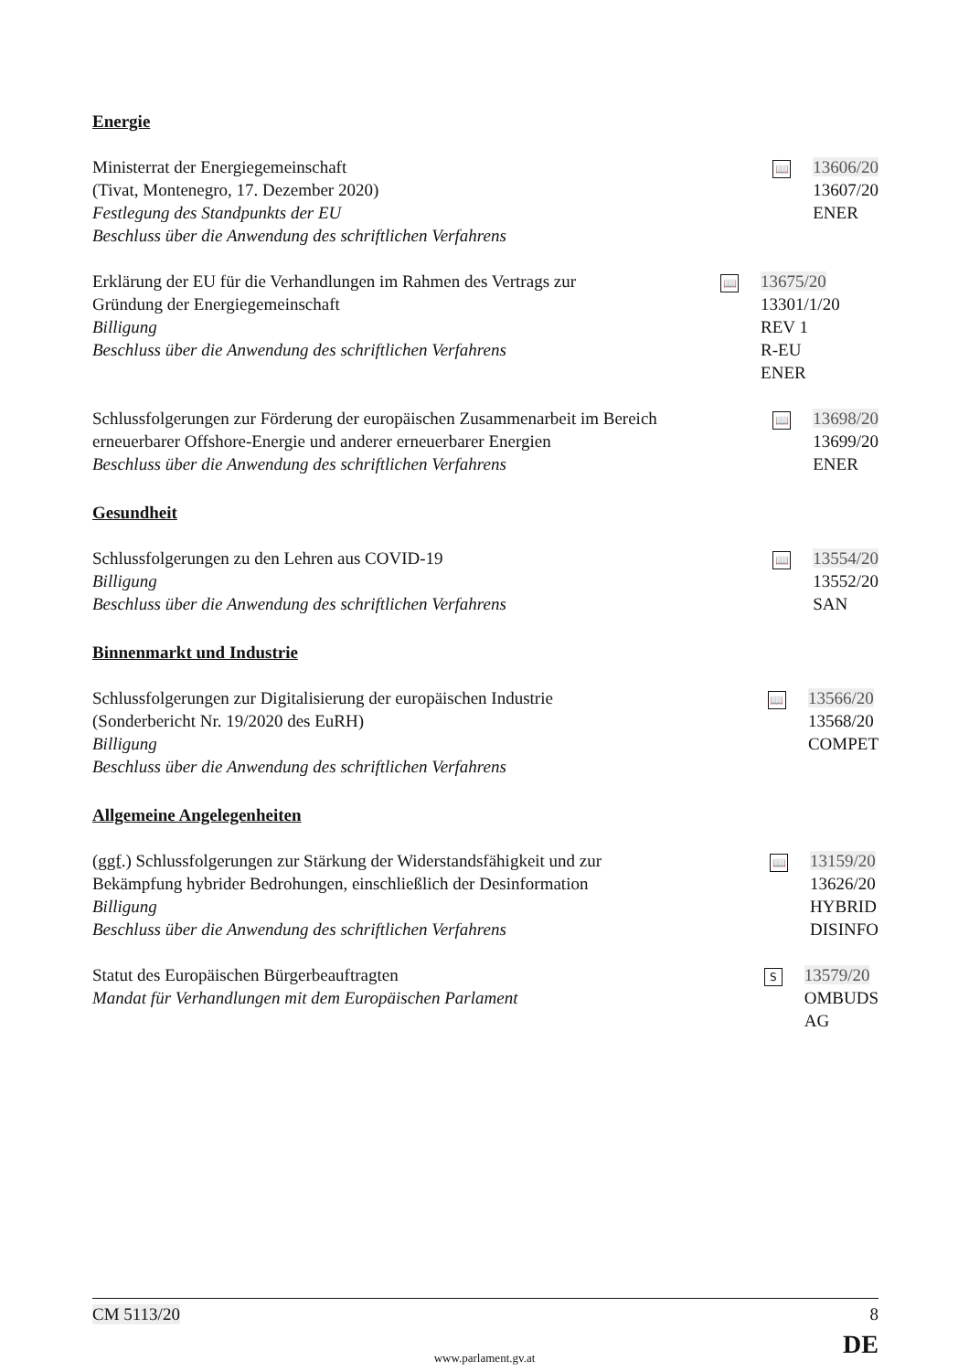Energie
Ministerrat der Energiegemeinschaft
(Tivat, Montenegro, 17. Dezember 2020)
Festlegung des Standpunkts der EU
Beschluss über die Anwendung des schriftlichen Verfahrens
📖
13606/20
13607/20
ENER
Erklärung der EU für die Verhandlungen im Rahmen des Vertrags zur Gründung der Energiegemeinschaft
Billigung
Beschluss über die Anwendung des schriftlichen Verfahrens
📖
13675/20
13301/1/20 REV 1
R-EU
ENER
Schlussfolgerungen zur Förderung der europäischen Zusammenarbeit im Bereich erneuerbarer Offshore-Energie und anderer erneuerbarer Energien
Beschluss über die Anwendung des schriftlichen Verfahrens
📖
13698/20
13699/20
ENER
Gesundheit
Schlussfolgerungen zu den Lehren aus COVID-19
Billigung
Beschluss über die Anwendung des schriftlichen Verfahrens
📖
13554/20
13552/20
SAN
Binnenmarkt und Industrie
Schlussfolgerungen zur Digitalisierung der europäischen Industrie
(Sonderbericht Nr. 19/2020 des EuRH)
Billigung
Beschluss über die Anwendung des schriftlichen Verfahrens
📖
13566/20
13568/20
COMPET
Allgemeine Angelegenheiten
(ggf.) Schlussfolgerungen zur Stärkung der Widerstandsfähigkeit und zur Bekämpfung hybrider Bedrohungen, einschließlich der Desinformation
Billigung
Beschluss über die Anwendung des schriftlichen Verfahrens
📖
13159/20
13626/20
HYBRID
DISINFO
Statut des Europäischen Bürgerbeauftragten
Mandat für Verhandlungen mit dem Europäischen Parlament
S
13579/20
OMBUDS
AG
CM 5113/20 8
DE www.parlament.gv.at